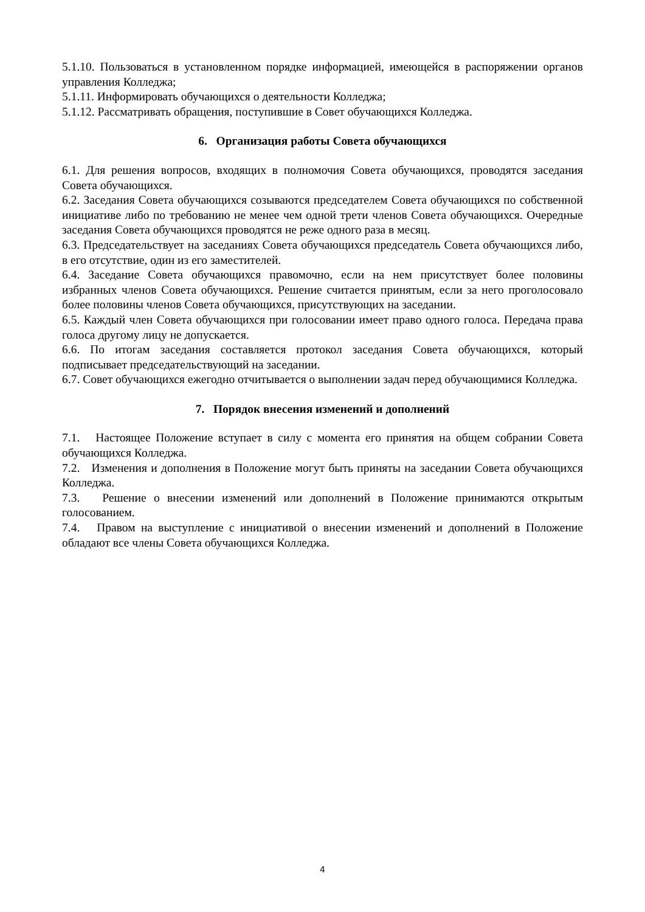5.1.10. Пользоваться в установленном порядке информацией, имеющейся в распоряжении органов управления Колледжа;
5.1.11. Информировать обучающихся о деятельности Колледжа;
5.1.12. Рассматривать обращения, поступившие в Совет обучающихся Колледжа.
6. Организация работы Совета обучающихся
6.1. Для решения вопросов, входящих в полномочия Совета обучающихся, проводятся заседания Совета обучающихся.
6.2. Заседания Совета обучающихся созываются председателем Совета обучающихся по собственной инициативе либо по требованию не менее чем одной трети членов Совета обучающихся. Очередные заседания Совета обучающихся проводятся не реже одного раза в месяц.
6.3. Председательствует на заседаниях Совета обучающихся председатель Совета обучающихся либо, в его отсутствие, один из его заместителей.
6.4. Заседание Совета обучающихся правомочно, если на нем присутствует более половины избранных членов Совета обучающихся. Решение считается принятым, если за него проголосовало более половины членов Совета обучающихся, присутствующих на заседании.
6.5. Каждый член Совета обучающихся при голосовании имеет право одного голоса. Передача права голоса другому лицу не допускается.
6.6. По итогам заседания составляется протокол заседания Совета обучающихся, который подписывает председательствующий на заседании.
6.7. Совет обучающихся ежегодно отчитывается о выполнении задач перед обучающимися Колледжа.
7. Порядок внесения изменений и дополнений
7.1. Настоящее Положение вступает в силу с момента его принятия на общем собрании Совета обучающихся Колледжа.
7.2. Изменения и дополнения в Положение могут быть приняты на заседании Совета обучающихся Колледжа.
7.3. Решение о внесении изменений или дополнений в Положение принимаются открытым голосованием.
7.4. Правом на выступление с инициативой о внесении изменений и дополнений в Положение обладают все члены Совета обучающихся Колледжа.
4